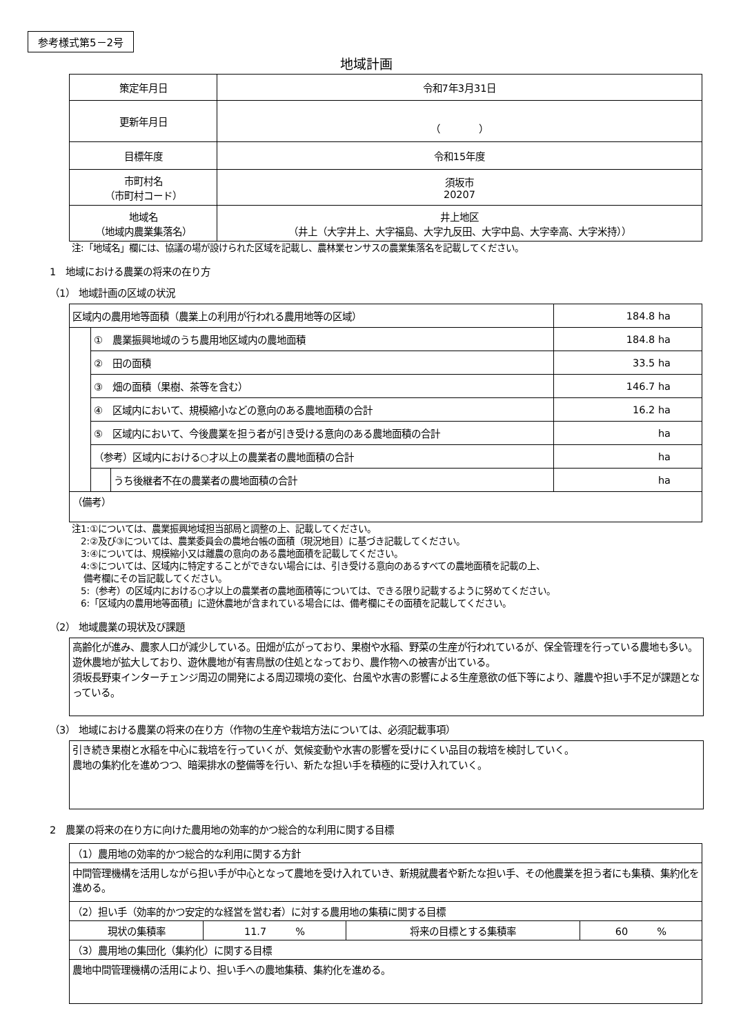参考様式第5－2号
地域計画
| 策定年月日 | 令和7年3月31日 |
| 更新年月日 | （ ） |
| 目標年度 | 令和15年度 |
| 市町村名 （市町村コード） | 須坂市 20207 |
| 地域名 （地域内農業集落名） | 井上地区 （井上（大字井上、大字福島、大字九反田、大字中島、大字幸高、大字米持）） |
注:「地域名」欄には、協議の場が設けられた区域を記載し、農林業センサスの農業集落名を記載してください。
1　地域における農業の将来の在り方
（1） 地域計画の区域の状況
| 区域内の農用地等面積（農業上の利用が行われる農用地等の区域） | | | 184.8 ha |
| | ① 農業振興地域のうち農用地区域内の農地面積 | | 184.8 ha |
| | ② 田の面積 | | 33.5 ha |
| | ③ 畑の面積（果樹、茶等を含む） | | 146.7 ha |
| | ④ 区域内において、規模縮小などの意向のある農地面積の合計 | | 16.2 ha |
| | ⑤ 区域内において、今後農業を担う者が引き受ける意向のある農地面積の合計 | | ha |
| | （参考）区域内における○才以上の農業者の農地面積の合計 | | ha |
| | | うち後継者不在の農業者の農地面積の合計 | ha |
| （備考） | | | |
注1:①については、農業振興地域担当部局と調整の上、記載してください。
　2:②及び③については、農業委員会の農地台帳の面積（現況地目）に基づき記載してください。
　3:④については、規模縮小又は離農の意向のある農地面積を記載してください。
　4:⑤については、区域内に特定することができない場合には、引き受ける意向のあるすべての農地面積を記載の上、
　 備考欄にその旨記載してください。
　5:（参考）の区域内における○才以上の農業者の農地面積等については、できる限り記載するように努めてください。
　6:「区域内の農用地等面積」に遊休農地が含まれている場合には、備考欄にその面積を記載してください。
（2） 地域農業の現状及び課題
高齢化が進み、農家人口が減少している。田畑が広がっており、果樹や水稲、野菜の生産が行われているが、保全管理を行っている農地も多い。遊休農地が拡大しており、遊休農地が有害鳥獣の住処となっており、農作物への被害が出ている。
須坂長野東インターチェンジ周辺の開発による周辺環境の変化、台風や水害の影響による生産意欲の低下等により、離農や担い手不足が課題となっている。
（3） 地域における農業の将来の在り方（作物の生産や栽培方法については、必須記載事項）
引き続き果樹と水稲を中心に栽培を行っていくが、気候変動や水害の影響を受けにくい品目の栽培を検討していく。
農地の集約化を進めつつ、暗渠排水の整備等を行い、新たな担い手を積極的に受け入れていく。
2　農業の将来の在り方に向けた農用地の効率的かつ総合的な利用に関する目標
| （1）農用地の効率的かつ総合的な利用に関する方針 | | | |
| 中間管理機構を活用しながら担い手が中心となって農地を受け入れていき、新規就農者や新たな担い手、その他農業を担う者にも集積、集約化を進める。 | | | |
| （2）担い手（効率的かつ安定的な経営を営む者）に対する農用地の集積に関する目標 | | | |
| 現状の集積率 | 11.7 % | 将来の目標とする集積率 | 60 % |
| （3）農用地の集団化（集約化）に関する目標 | | | |
| 農地中間管理機構の活用により、担い手への農地集積、集約化を進める。 | | | |